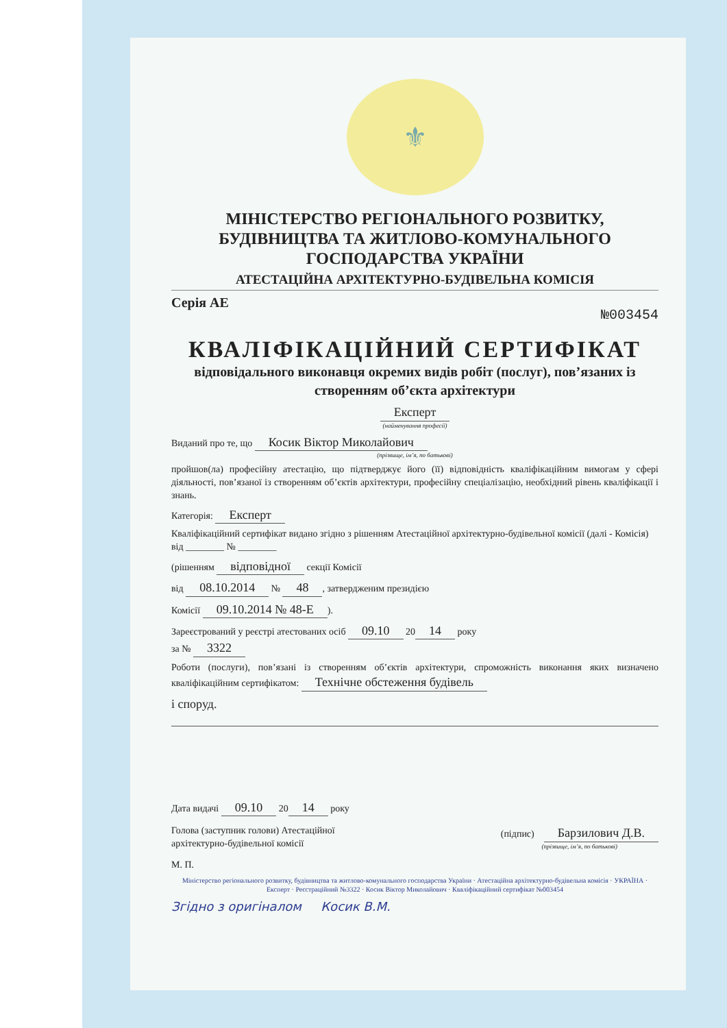⚜
МІНІСТЕРСТВО РЕГІОНАЛЬНОГО РОЗВИТКУ, БУДІВНИЦТВА ТА ЖИТЛОВО-КОМУНАЛЬНОГО ГОСПОДАРСТВА УКРАЇНИ
АТЕСТАЦІЙНА АРХІТЕКТУРНО-БУДІВЕЛЬНА КОМІСІЯ
Серія АЕ №003454
КВАЛІФІКАЦІЙНИЙ СЕРТИФІКАТ
відповідального виконавця окремих видів робіт (послуг), пов’язаних із створенням об’єкта архітектури
Експерт
(найменування професії)
Виданий про те, що Косик Віктор Миколайович
(прізвище, ім’я, по батькові)
пройшов(ла) професійну атестацію, що підтверджує його (її) відповідність кваліфікаційним вимогам у сфері діяльності, пов’язаної із створенням об’єктів архітектури, професійну спеціалізацію, необхідний рівень кваліфікації і знань.
Категорія: Експерт
Кваліфікаційний сертифікат видано згідно з рішенням Атестаційної архітектурно-будівельної комісії (далі - Комісія) від ________ № ________
(рішенням відповідної секції Комісії
від 08.10.2014 № 48, затвердженим президією
Комісії 09.10.2014 № 48-Е).
Зареєстрований у реєстрі атестованих осіб 09.10 20 14 року
за № 3322
Роботи (послуги), пов’язані із створенням об’єктів архітектури, спроможність виконання яких визначено кваліфікаційним сертифікатом: Технічне обстеження будівель
і споруд.
Дата видачі 09.10 20 14 року
Голова (заступник голови) Атестаційної
архітектурно-будівельної комісії
(підпис) Барзилович Д.В.
(прізвище, ім’я, по батькові)
М. П.
Міністерство регіонального розвитку, будівництва та житлово-комунального господарства України · Атестаційна архітектурно-будівельна комісія · УКРАЇНА · Експерт · Реєстраційний №3322 · Косик Віктор Миколайович · Кваліфікаційний сертифікат №003454
Згідно з оригіналом Косик В.М.